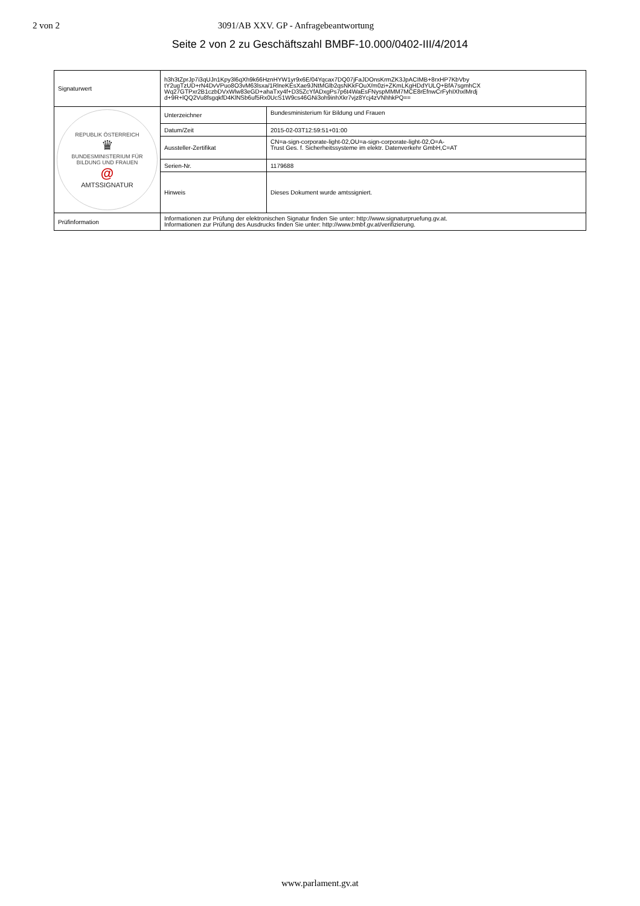2 von 2 3091/AB XXV. GP - Anfragebeantwortung
Seite 2 von 2 zu Geschäftszahl BMBF-10.000/0402-III/4/2014
| Signaturwert | h3h3tZprJp7i3qUJn1Kpy3l6qXh9k66HznHYW1yr9x6E/04Yqcax7DQ07jFaJDOnsKrmZK3JpACIMB+8rxHP7KbVby tY2ugTzUD+rN4DvVPuo8O3vM63lsxa/1RlneKEsXae9JNtMGlb2qsNKkFOuX/m0zi+ZKmLKgHDdYULQ+BfA7sgmhCX Wq27GTPxr2B1czbDVxWlw83eGD+ahaTxy4f+D35ZcYfADxgPs7p6t4WaEsFNyspMMM7MCE8rEfnwCrFyhIXhxlMrdj d+9R+lQQ2Vu8fsgqkfD4KlNSb6uf5Rx0UcS1W9cs46GNi3oh9inhXkr7vjz8Ycj4zVNhhkPQ== | |
| REPUBLIK ÖSTERREICH ♛ BUNDESMINISTERIUM FÜR BILDUNG UND FRAUEN @ AMTSSIGNATUR | Unterzeichner | Bundesministerium für Bildung und Frauen |
| | Datum/Zeit | 2015-02-03T12:59:51+01:00 |
| | Aussteller-Zertifikat | CN=a-sign-corporate-light-02,OU=a-sign-corporate-light-02,O=A- Trust Ges. f. Sicherheitssysteme im elektr. Datenverkehr GmbH,C=AT |
| | Serien-Nr. | 1179688 |
| | Hinweis | Dieses Dokument wurde amtssigniert. |
| Prüfinformation | Informationen zur Prüfung der elektronischen Signatur finden Sie unter: http://www.signaturpruefung.gv.at. Informationen zur Prüfung des Ausdrucks finden Sie unter: http://www.bmbf.gv.at/verifizierung. | |
www.parlament.gv.at